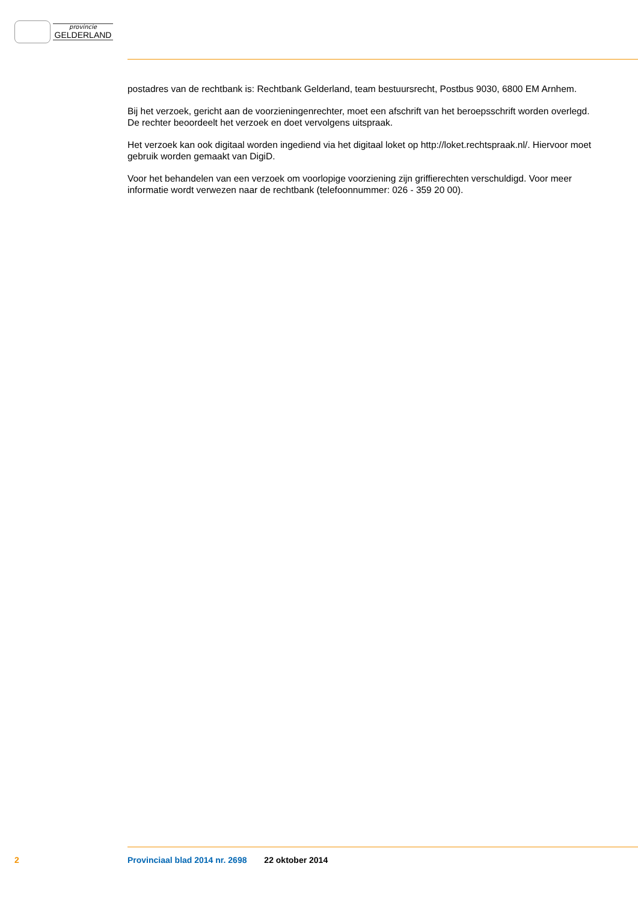provincie
GELDERLAND
postadres van de rechtbank is: Rechtbank Gelderland, team bestuursrecht, Postbus 9030, 6800 EM Arnhem.
Bij het verzoek, gericht aan de voorzieningenrechter, moet een afschrift van het beroepsschrift worden overlegd. De rechter beoordeelt het verzoek en doet vervolgens uitspraak.
Het verzoek kan ook digitaal worden ingediend via het digitaal loket op http://loket.rechtspraak.nl/. Hiervoor moet gebruik worden gemaakt van DigiD.
Voor het behandelen van een verzoek om voorlopige voorziening zijn griffierechten verschuldigd. Voor meer informatie wordt verwezen naar de rechtbank (telefoonnummer: 026 - 359 20 00).
2 Provinciaal blad 2014 nr. 2698 22 oktober 2014